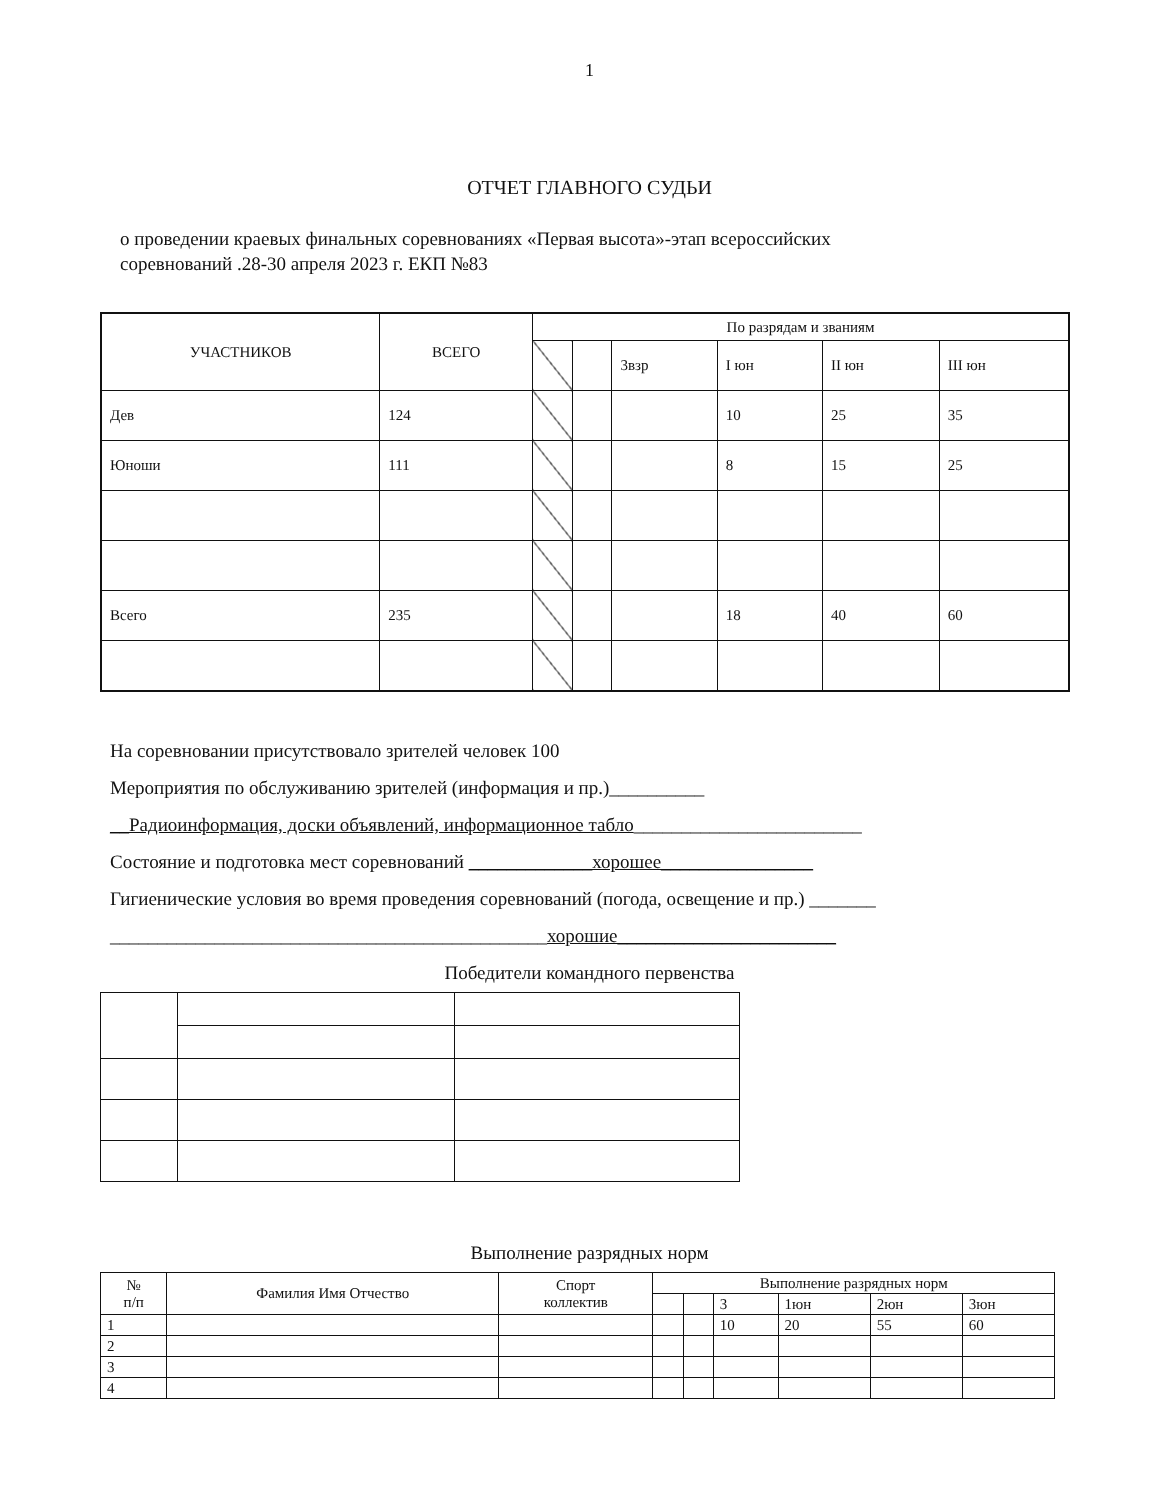1
ОТЧЕТ ГЛАВНОГО СУДЬИ
о проведении краевых финальных соревнованиях «Первая высота»-этап всероссийских соревнований .28-30 апреля 2023 г. ЕКП №83
| УЧАСТНИКОВ | ВСЕГО | По разрядам и званиям | | | | | |
| --- | --- | --- | --- | --- | --- | --- | --- |
| | | | | 3взр | I юн | II юн | III юн |
| Дев | 124 | | | | 10 | 25 | 35 |
| Юноши | 111 | | | | 8 | 15 | 25 |
| Всего | 235 | | | | 18 | 40 | 60 |
На соревновании присутствовало зрителей человек 100
Мероприятия по обслуживанию зрителей (информация и пр.)__________
__Радиоинформация, доски объявлений, информационное табло________________________
Состояние и подготовка мест соревнований _____________хорошее________________
Гигиенические условия во время проведения соревнований (погода, освещение и пр.) _______
______________________________________________хорошие_______________________
Победители командного первенства
Выполнение разрядных норм
| № п/п | Фамилия Имя Отчество | Спорт коллектив | Выполнение разрядных норм | | | | | |
| --- | --- | --- | --- | --- | --- | --- | --- | --- |
| | | | | | 3 | 1юн | 2юн | 3юн |
| 1 | | | | | 10 | 20 | 55 | 60 |
| 2 | | | | | | | | |
| 3 | | | | | | | | |
| 4 | | | | | | | | |